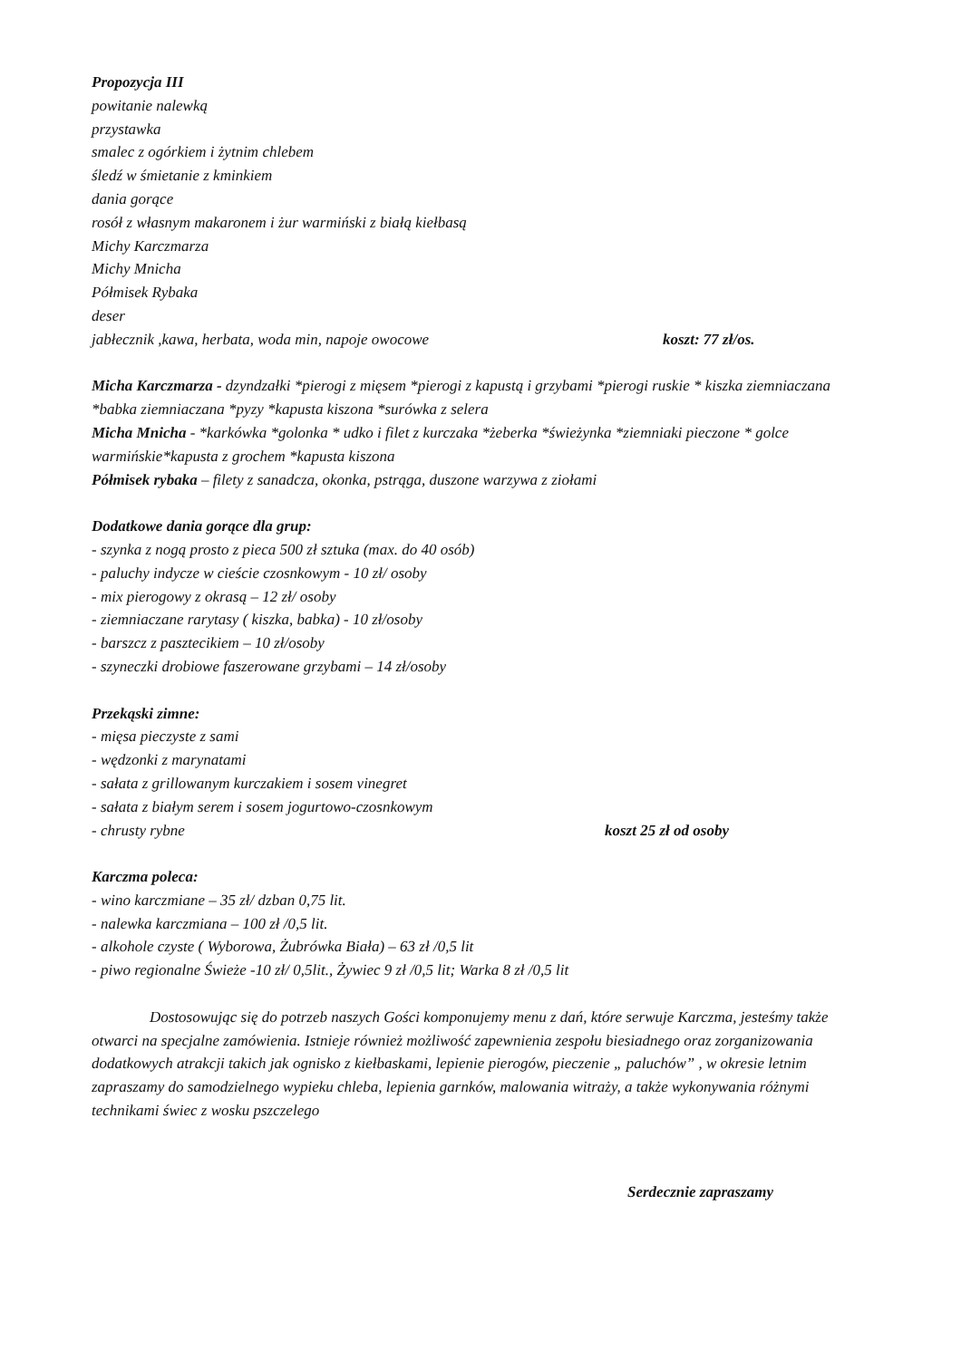Propozycja III
powitanie nalewką
przystawka
smalec z ogórkiem i żytnim chlebem
śledź w śmietanie z kminkiem
dania gorące
rosół z własnym makaronem i żur warmiński z białą kiełbasą
Michy Karczmarza
Michy Mnicha
Półmisek Rybaka
deser
jabłecznik ,kawa, herbata, woda min, napoje owocowe koszt: 77 zł/os.
Micha Karczmarza - dzyndzałki *pierogi z mięsem *pierogi z kapustą i grzybami *pierogi ruskie * kiszka ziemniaczana *babka ziemniaczana *pyzy *kapusta kiszona *surówka z selera
Micha Mnicha - *karkówka *golonka * udko i filet z kurczaka *żeberka *świeżynka *ziemniaki pieczone * golce warmińskie*kapusta z grochem *kapusta kiszona
Półmisek rybaka – filety z sanadcza, okonka, pstrąga, duszone warzywa z ziołami
Dodatkowe dania gorące dla grup:
- szynka z nogą prosto z pieca 500 zł sztuka (max. do 40 osób)
- paluchy indycze w cieście czosnkowym - 10 zł/ osoby
- mix pierogowy z okrasą – 12 zł/ osoby
- ziemniaczane rarytasy ( kiszka, babka) - 10 zł/osoby
- barszcz z pasztecikiem – 10 zł/osoby
- szyneczki drobiowe faszerowane grzybami – 14 zł/osoby
Przekąski zimne:
- mięsa pieczyste z sami
- wędzonki z marynatami
- sałata z grillowanym kurczakiem i sosem vinegret
- sałata z białym serem i sosem jogurtowo-czosnkowym
- chrusty rybne koszt 25 zł od osoby
Karczma poleca:
- wino karczmiane – 35 zł/ dzban 0,75 lit.
- nalewka karczmiana – 100 zł /0,5 lit.
- alkohole czyste ( Wyborowa, Żubrówka Biała) – 63 zł /0,5 lit
- piwo regionalne Świeże -10 zł/ 0,5lit., Żywiec 9 zł /0,5 lit; Warka 8 zł /0,5 lit
Dostosowując się do potrzeb naszych Gości komponujemy menu z dań, które serwuje Karczma, jesteśmy także otwarci na specjalne zamówienia. Istnieje również możliwość zapewnienia zespołu biesiadnego oraz zorganizowania dodatkowych atrakcji takich jak ognisko z kiełbaskami, lepienie pierogów, pieczenie „ paluchów” , w okresie letnim zapraszamy do samodzielnego wypieku chleba, lepienia garnków, malowania witraży, a także wykonywania różnymi technikami świec z wosku pszczelego
Serdecznie zapraszamy